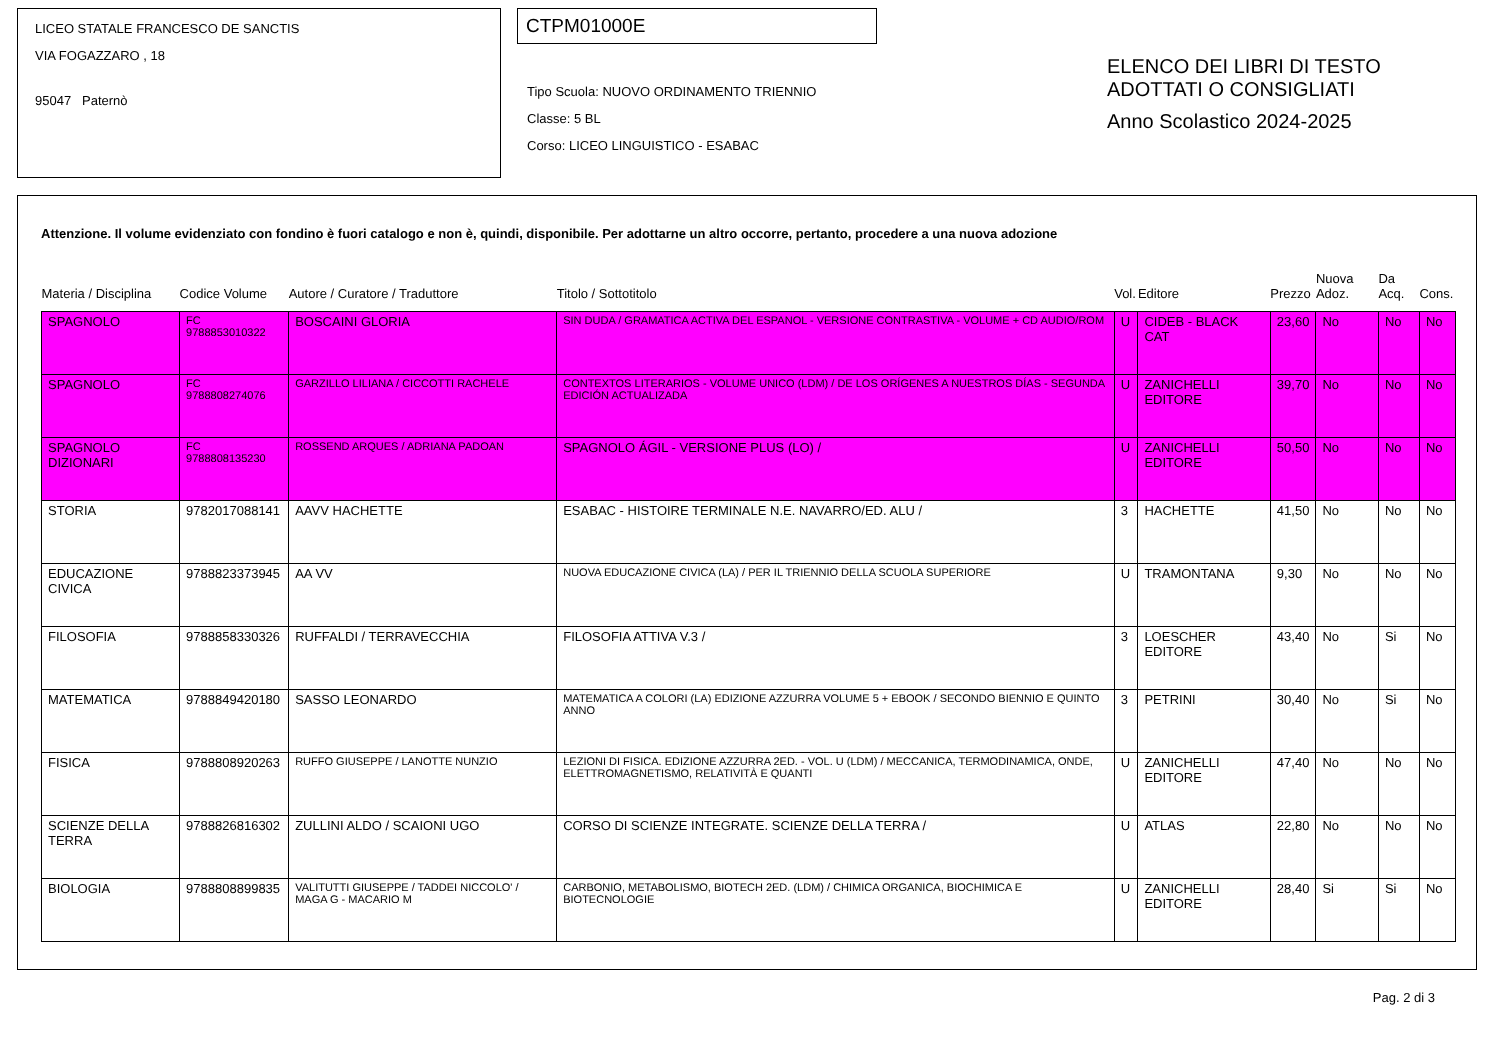LICEO STATALE FRANCESCO DE SANCTIS
VIA FOGAZZARO , 18
95047 Paternò
CTPM01000E
Tipo Scuola: NUOVO ORDINAMENTO TRIENNIO
Classe: 5 BL
Corso: LICEO LINGUISTICO - ESABAC
ELENCO DEI LIBRI DI TESTO
ADOTTATI O CONSIGLIATI
Anno Scolastico 2024-2025
Attenzione. Il volume evidenziato con fondino è fuori catalogo e non è, quindi, disponibile. Per adottarne un altro occorre, pertanto, procedere a una nuova adozione
| Materia / Disciplina | Codice Volume | Autore / Curatore / Traduttore | Titolo / Sottotitolo | Vol. | Editore | Prezzo | Nuova Adoz. | Da Acq. | Cons. |
| --- | --- | --- | --- | --- | --- | --- | --- | --- | --- |
| SPAGNOLO | FC 9788853010322 | BOSCAINI GLORIA | SIN DUDA / GRAMATICA ACTIVA DEL ESPANOL - VERSIONE CONTRASTIVA - VOLUME + CD AUDIO/ROM | U | CIDEB - BLACK CAT | 23,60 | No | No | No |
| SPAGNOLO | FC 9788808274076 | GARZILLO LILIANA / CICCOTTI RACHELE | CONTEXTOS LITERARIOS - VOLUME UNICO (LDM) / DE LOS ORÍGENES A NUESTROS DÍAS - SEGUNDA EDICIÓN ACTUALIZADA | U | ZANICHELLI EDITORE | 39,70 | No | No | No |
| SPAGNOLO DIZIONARI | FC 9788808135230 | ROSSEND ARQUES / ADRIANA PADOAN | SPAGNOLO ÁGIL - VERSIONE PLUS (LO) / | U | ZANICHELLI EDITORE | 50,50 | No | No | No |
| STORIA | 9782017088141 | AAVV HACHETTE | ESABAC - HISTOIRE TERMINALE N.E. NAVARRO/ED. ALU / | 3 | HACHETTE | 41,50 | No | No | No |
| EDUCAZIONE CIVICA | 9788823373945 | AA VV | NUOVA EDUCAZIONE CIVICA (LA) / PER IL TRIENNIO DELLA SCUOLA SUPERIORE | U | TRAMONTANA | 9,30 | No | No | No |
| FILOSOFIA | 9788858330326 | RUFFALDI / TERRAVECCHIA | FILOSOFIA ATTIVA V.3 / | 3 | LOESCHER EDITORE | 43,40 | No | Si | No |
| MATEMATICA | 9788849420180 | SASSO LEONARDO | MATEMATICA A COLORI (LA) EDIZIONE AZZURRA VOLUME 5 + EBOOK / SECONDO BIENNIO E QUINTO ANNO | 3 | PETRINI | 30,40 | No | Si | No |
| FISICA | 9788808920263 | RUFFO GIUSEPPE / LANOTTE NUNZIO | LEZIONI DI FISICA. EDIZIONE AZZURRA 2ED. - VOL. U (LDM) / MECCANICA, TERMODINAMICA, ONDE, ELETTROMAGNETISMO, RELATIVITÀ E QUANTI | U | ZANICHELLI EDITORE | 47,40 | No | No | No |
| SCIENZE DELLA TERRA | 9788826816302 | ZULLINI ALDO / SCAIONI UGO | CORSO DI SCIENZE INTEGRATE. SCIENZE DELLA TERRA / | U | ATLAS | 22,80 | No | No | No |
| BIOLOGIA | 9788808899835 | VALITUTTI GIUSEPPE / TADDEI NICCOLO' / MAGA G - MACARIO M | CARBONIO, METABOLISMO, BIOTECH 2ED. (LDM) / CHIMICA ORGANICA, BIOCHIMICA E BIOTECNOLOGIE | U | ZANICHELLI EDITORE | 28,40 | Si | Si | No |
Pag. 2 di 3